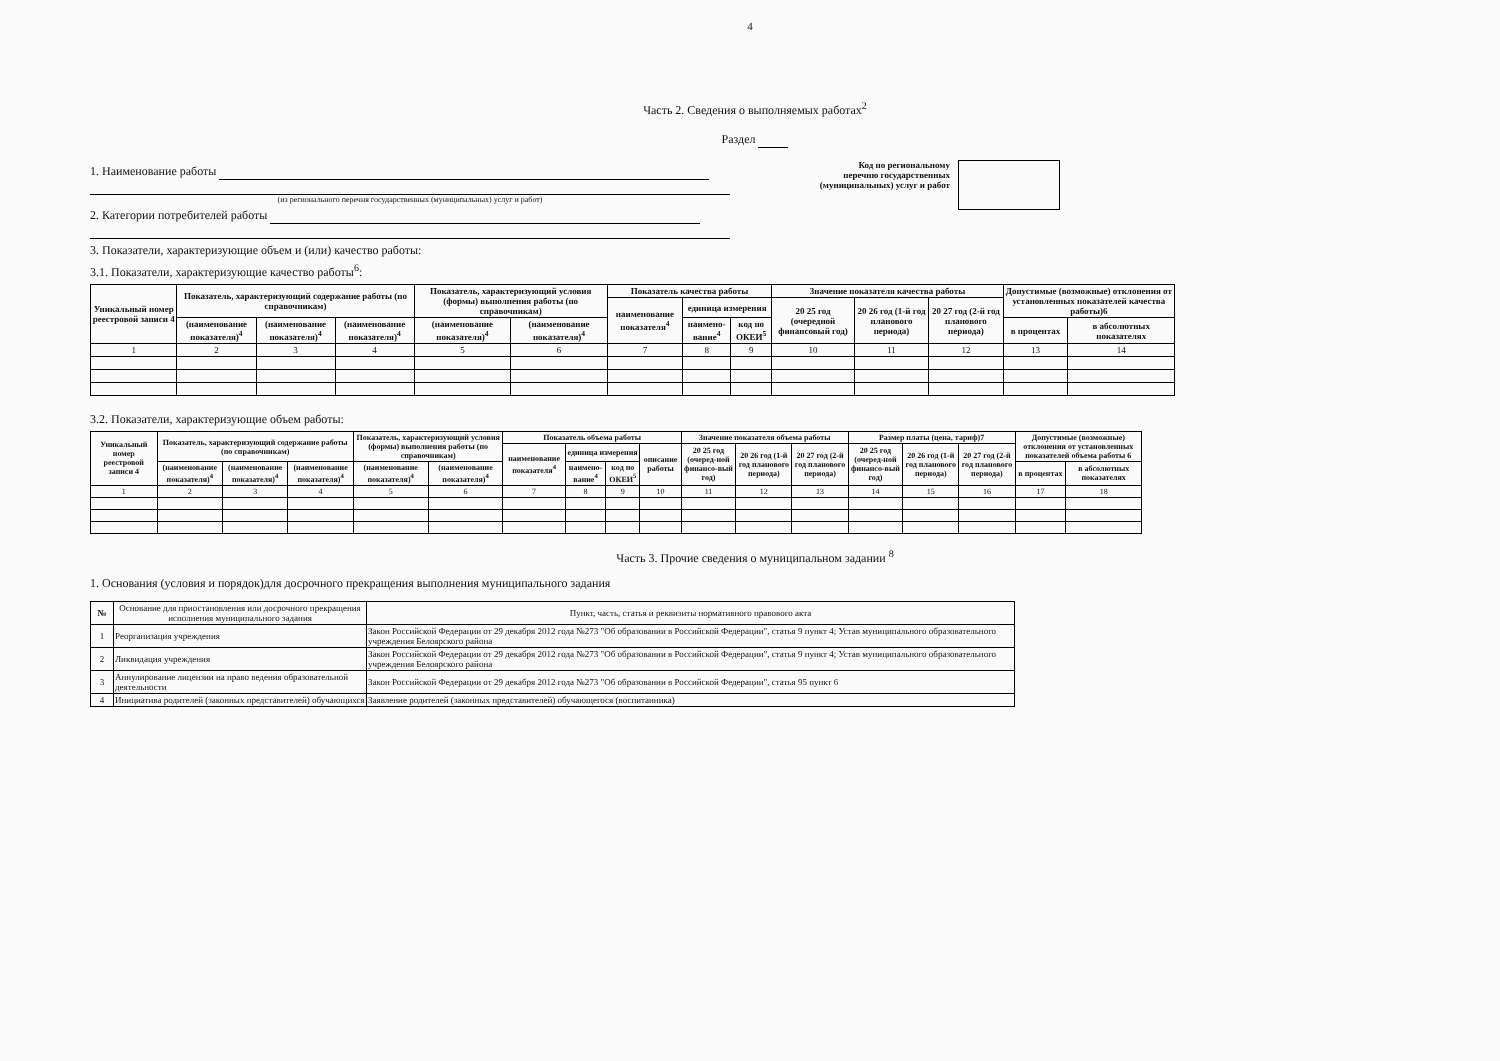4
Часть 2. Сведения о выполняемых работах<sup>2</sup>
Раздел
1. Наименование работы
(из регионального перечня государственных (муниципальных) услуг и работ)
2. Категории потребителей работы
Код по региональному
перечню государственных
(муниципальных) услуг и работ
3. Показатели, характеризующие объем и (или) качество работы:
3.1. Показатели, характеризующие качество работы<sup>6</sup>:
| Уникальный номер реестровой записи 4 | Показатель, характеризующий содержание работы (по справочникам) | | | Показатель, характеризующий условия (формы) выполнения работы (по справочникам) | | Показатель качества работы | | | Значение показателя качества работы | | | Допустимые (возможные) отклонения от установленных показателей качества работы)6 | |
| --- | --- | --- | --- | --- | --- | --- | --- | --- | --- | --- | --- | --- | --- |
| | | | | | | наименование показателя<sup>4</sup> | единица измерения | | 20 25 год (очередной финансовый год) | 20 26 год (1-й год планового периода) | 20 27 год (2-й год планового периода) | | |
| | (наименование показателя)<sup>4</sup> | (наименование показателя)<sup>4</sup> | (наименование показателя)<sup>4</sup> | (наименование показателя)<sup>4</sup> | (наименование показателя)<sup>4</sup> | | наимено-вание<sup>4</sup> | код по ОКЕИ<sup>5</sup> | | | | в процентах | в абсолютных показателях |
| 1 | 2 | 3 | 4 | 5 | 6 | 7 | 8 | 9 | 10 | 11 | 12 | 13 | 14 |
3.2. Показатели, характеризующие объем работы:
| Уникальный номер реестровой записи 4 | Показатель, характеризующий содержание работы (по справочникам) | | | Показатель, характеризующий условия (формы) выполнения работы (по справочникам) | | Показатель объема работы | | | | Значение показателя объема работы | | | Размер платы (цена, тариф)7 | | | Допустимые (возможные) отклонения от установленных показателей объема работы 6 | |
| --- | --- | --- | --- | --- | --- | --- | --- | --- | --- | --- | --- | --- | --- | --- | --- | --- | --- |
| | | | | | | наименование показателя<sup>4</sup> | единица измерения | | описание работы | 20 25 год (очеред-ной финансо-вый год) | 20 26 год (1-й год планового периода) | 20 27 год (2-й год планового периода) | 20 25 год (очеред-ной финансо-вый год) | 20 26 год (1-й год планового периода) | 20 27 год (2-й год планового периода) | | |
| | (наименование показателя)<sup>4</sup> | (наименование показателя)<sup>4</sup> | (наименование показателя)<sup>4</sup> | (наименование показателя)<sup>4</sup> | (наименование показателя)<sup>4</sup> | | наимено-вание<sup>4</sup> | код по ОКЕИ<sup>5</sup> | | | | | | | | в процентах | в абсолютных показателях |
| 1 | 2 | 3 | 4 | 5 | 6 | 7 | 8 | 9 | 10 | 11 | 12 | 13 | 14 | 15 | 16 | 17 | 18 |
Часть 3. Прочие сведения о муниципальном задании <sup>8</sup>
1. Основания (условия и порядок)для досрочного прекращения выполнения муниципального задания
| № | Основание для приостановления или досрочного прекращения исполнения муниципального задания | Пункт, часть, статья и реквизиты нормативного правового акта |
| --- | --- | --- |
| 1 | Реорганизация учреждения | Закон Российской Федерации от 29 декабря 2012 года №273 "Об образовании в Российской Федерации", статья 9 пункт 4; Устав муниципального образовательного учреждения Белоярского района |
| 2 | Ликвидация учреждения | Закон Российской Федерации от 29 декабря 2012 года №273 "Об образовании в Российской Федерации", статья 9 пункт 4; Устав муниципального образовательного учреждения Белоярского района |
| 3 | Аннулирование лицензии на право ведения образовательной деятельности | Закон Российской Федерации от 29 декабря 2012 года №273 "Об образовании в Российской Федерации", статья 95 пункт 6 |
| 4 | Инициатива родителей (законных представителей) обучающихся | Заявление родителей (законных представителей) обучающегося (воспитанника) |